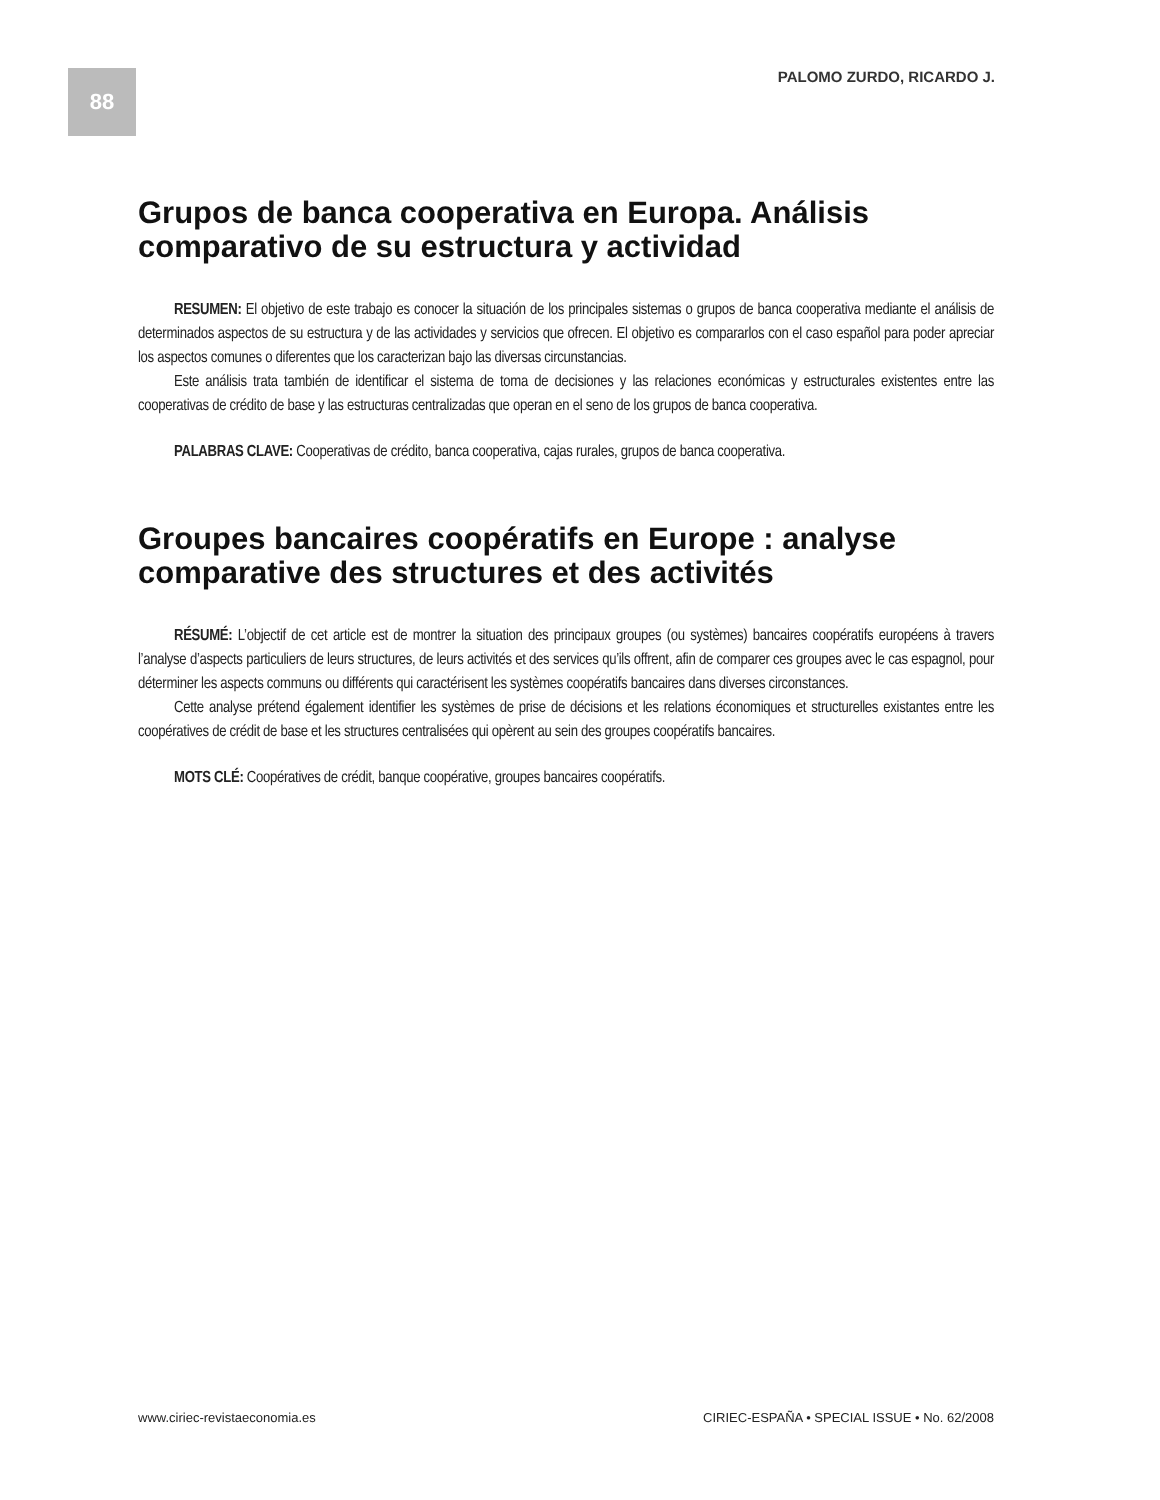88 PALOMO ZURDO, RICARDO J.
Grupos de banca cooperativa en Europa. Análisis comparativo de su estructura y actividad
RESUMEN: El objetivo de este trabajo es conocer la situación de los principales sistemas o grupos de banca cooperativa mediante el análisis de determinados aspectos de su estructura y de las actividades y servicios que ofrecen. El objetivo es compararlos con el caso español para poder apreciar los aspectos comunes o diferentes que los caracterizan bajo las diversas circunstancias.
Este análisis trata también de identificar el sistema de toma de decisiones y las relaciones económicas y estructurales existentes entre las cooperativas de crédito de base y las estructuras centralizadas que operan en el seno de los grupos de banca cooperativa.
PALABRAS CLAVE: Cooperativas de crédito, banca cooperativa, cajas rurales, grupos de banca cooperativa.
Groupes bancaires coopératifs en Europe : analyse comparative des structures et des activités
RÉSUMÉ: L’objectif de cet article est de montrer la situation des principaux groupes (ou systèmes) bancaires coopératifs européens à travers l’analyse d’aspects particuliers de leurs structures, de leurs activités et des services qu’ils offrent, afin de comparer ces groupes avec le cas espagnol, pour déterminer les aspects communs ou différents qui caractérisent les systèmes coopératifs bancaires dans diverses circonstances.
Cette analyse prétend également identifier les systèmes de prise de décisions et les relations économiques et structurelles existantes entre les coopératives de crédit de base et les structures centralisées qui opèrent au sein des groupes coopératifs bancaires.
MOTS CLÉ: Coopératives de crédit, banque coopérative, groupes bancaires coopératifs.
www.ciriec-revistaeconomia.es CIRIEC-ESPAÑA • SPECIAL ISSUE • No. 62/2008